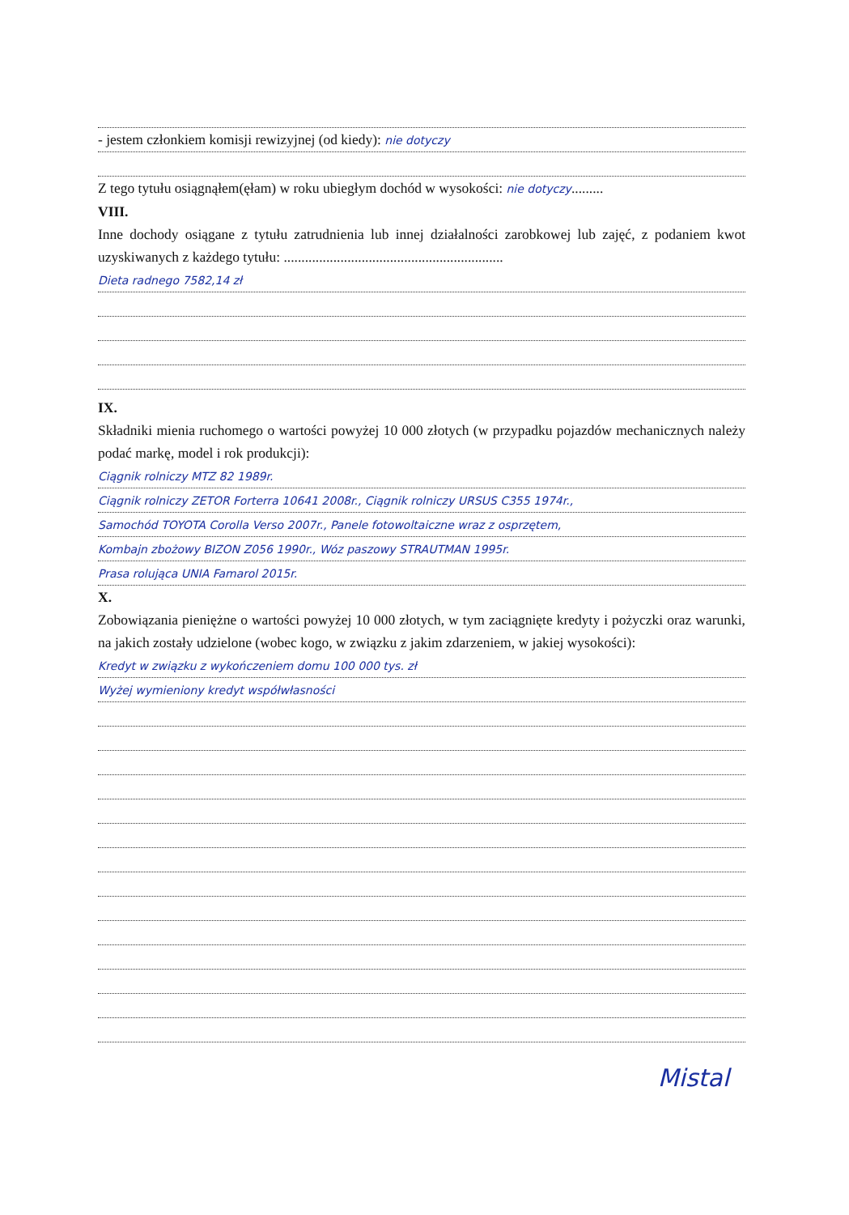- jestem członkiem komisji rewizyjnej (od kiedy): nie dotyczy
Z tego tytułu osiągnąłem(ęłam) w roku ubiegłym dochód w wysokości: nie dotyczy.........
VIII.
Inne dochody osiągane z tytułu zatrudnienia lub innej działalności zarobkowej lub zajęć, z podaniem kwot uzyskiwanych z każdego tytułu: ..............................................................
Dieta radnego 7582,14 zł
IX.
Składniki mienia ruchomego o wartości powyżej 10 000 złotych (w przypadku pojazdów mechanicznych należy podać markę, model i rok produkcji):
Ciągnik rolniczy MTZ 82 1989r.
Ciągnik rolniczy ZETOR Forterra 10641 2008r., Ciągnik rolniczy URSUS C355 1974r.,
Samochód TOYOTA Corolla Verso 2007r., Panele fotowoltaiczne wraz z osprzętem,
Kombajn zbożowy BIZON Z056 1990r., Wóz paszowy STRAUTMAN 1995r.
Prasa rolująca UNIA Famarol 2015r.
X.
Zobowiązania pieniężne o wartości powyżej 10 000 złotych, w tym zaciągnięte kredyty i pożyczki oraz warunki, na jakich zostały udzielone (wobec kogo, w związku z jakim zdarzeniem, w jakiej wysokości):
Kredyt w związku z wykończeniem domu 100 000 tys. zł
Wyżej wymieniony kredyt współwłasności
Mistal